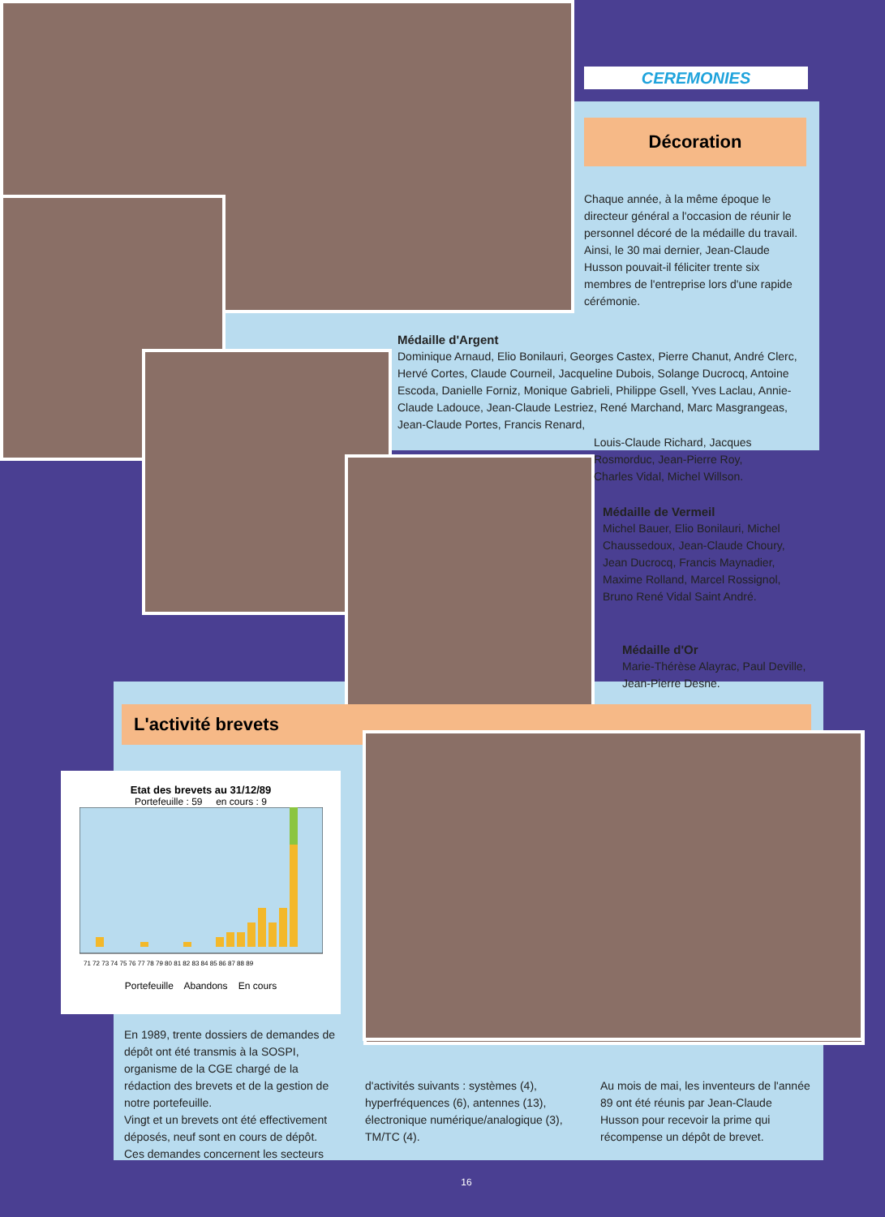CEREMONIES
Décoration
Chaque année, à la même époque le directeur général a l'occasion de réunir le personnel décoré de la médaille du travail.
Ainsi, le 30 mai dernier, Jean-Claude Husson pouvait-il féliciter trente six membres de l'entreprise lors d'une rapide cérémonie.
Médaille d'Argent
Dominique Arnaud, Elio Bonilauri, Georges Castex, Pierre Chanut, André Clerc, Hervé Cortes, Claude Courneil, Jacqueline Dubois, Solange Ducrocq, Antoine Escoda, Danielle Forniz, Monique Gabrieli, Philippe Gsell, Yves Laclau, Annie-Claude Ladouce, Jean-Claude Lestriez, René Marchand, Marc Masgrangeas, Jean-Claude Portes, Francis Renard,
Louis-Claude Richard, Jacques Rosmorduc, Jean-Pierre Roy, Charles Vidal, Michel Willson.
Médaille de Vermeil
Michel Bauer, Elio Bonilauri, Michel Chaussedoux, Jean-Claude Choury, Jean Ducrocq, Francis Maynadier, Maxime Rolland, Marcel Rossignol, Bruno René Vidal Saint André.
Médaille d'Or
Marie-Thérèse Alayrac, Paul Deville, Jean-Pierre Desne.
L'activité brevets
Etat des brevets au 31/12/89
Portefeuille : 59 en cours : 9
71 72 73 74 75 76 77 78 79 80 81 82 83 84 85 86 87 88 89
Portefeuille Abandons En cours
En 1989, trente dossiers de demandes de dépôt ont été transmis à la SOSPI, organisme de la CGE chargé de la rédaction des brevets et de la gestion de notre portefeuille.
Vingt et un brevets ont été effectivement déposés, neuf sont en cours de dépôt.
Ces demandes concernent les secteurs
d'activités suivants : systèmes (4), hyperfréquences (6), antennes (13), électronique numérique/analogique (3), TM/TC (4).
Au mois de mai, les inventeurs de l'année 89 ont été réunis par Jean-Claude Husson pour recevoir la prime qui récompense un dépôt de brevet.
16